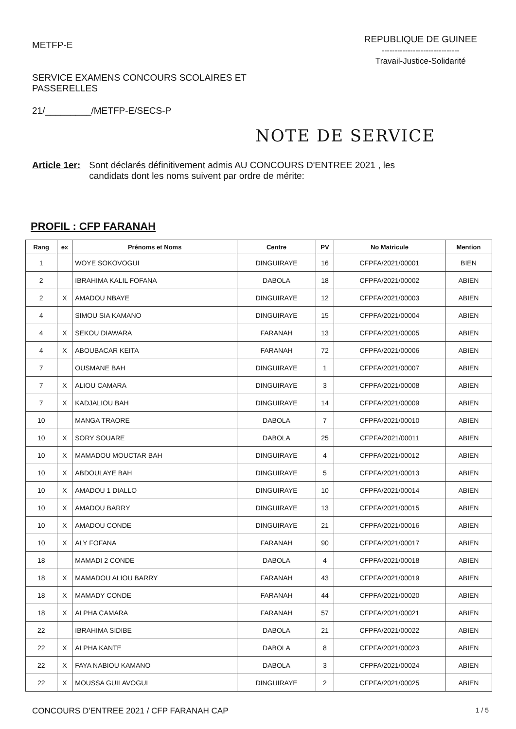METFP-E
SERVICE EXAMENS CONCOURS SCOLAIRES ET
PASSERELLES
21/_________/METFP-E/SECS-P
REPUBLIQUE DE GUINEE
------------------------------
Travail-Justice-Solidarité
NOTE DE SERVICE
Article 1er: Sont déclarés définitivement admis AU CONCOURS D'ENTREE 2021 , les
candidats dont les noms suivent par ordre de mérite:
PROFIL : CFP FARANAH
| Rang | ex | Prénoms et Noms | Centre | PV | No Matricule | Mention |
| --- | --- | --- | --- | --- | --- | --- |
| 1 | | WOYE SOKOVOGUI | DINGUIRAYE | 16 | CFPFA/2021/00001 | BIEN |
| 2 | | IBRAHIMA KALIL FOFANA | DABOLA | 18 | CFPFA/2021/00002 | ABIEN |
| 2 | X | AMADOU NBAYE | DINGUIRAYE | 12 | CFPFA/2021/00003 | ABIEN |
| 4 | | SIMOU SIA KAMANO | DINGUIRAYE | 15 | CFPFA/2021/00004 | ABIEN |
| 4 | X | SEKOU DIAWARA | FARANAH | 13 | CFPFA/2021/00005 | ABIEN |
| 4 | X | ABOUBACAR KEITA | FARANAH | 72 | CFPFA/2021/00006 | ABIEN |
| 7 | | OUSMANE BAH | DINGUIRAYE | 1 | CFPFA/2021/00007 | ABIEN |
| 7 | X | ALIOU CAMARA | DINGUIRAYE | 3 | CFPFA/2021/00008 | ABIEN |
| 7 | X | KADJALIOU BAH | DINGUIRAYE | 14 | CFPFA/2021/00009 | ABIEN |
| 10 | | MANGA TRAORE | DABOLA | 7 | CFPFA/2021/00010 | ABIEN |
| 10 | X | SORY SOUARE | DABOLA | 25 | CFPFA/2021/00011 | ABIEN |
| 10 | X | MAMADOU MOUCTAR BAH | DINGUIRAYE | 4 | CFPFA/2021/00012 | ABIEN |
| 10 | X | ABDOULAYE BAH | DINGUIRAYE | 5 | CFPFA/2021/00013 | ABIEN |
| 10 | X | AMADOU 1 DIALLO | DINGUIRAYE | 10 | CFPFA/2021/00014 | ABIEN |
| 10 | X | AMADOU BARRY | DINGUIRAYE | 13 | CFPFA/2021/00015 | ABIEN |
| 10 | X | AMADOU CONDE | DINGUIRAYE | 21 | CFPFA/2021/00016 | ABIEN |
| 10 | X | ALY FOFANA | FARANAH | 90 | CFPFA/2021/00017 | ABIEN |
| 18 | | MAMADI 2 CONDE | DABOLA | 4 | CFPFA/2021/00018 | ABIEN |
| 18 | X | MAMADOU ALIOU BARRY | FARANAH | 43 | CFPFA/2021/00019 | ABIEN |
| 18 | X | MAMADY CONDE | FARANAH | 44 | CFPFA/2021/00020 | ABIEN |
| 18 | X | ALPHA CAMARA | FARANAH | 57 | CFPFA/2021/00021 | ABIEN |
| 22 | | IBRAHIMA SIDIBE | DABOLA | 21 | CFPFA/2021/00022 | ABIEN |
| 22 | X | ALPHA KANTE | DABOLA | 8 | CFPFA/2021/00023 | ABIEN |
| 22 | X | FAYA NABIOU KAMANO | DABOLA | 3 | CFPFA/2021/00024 | ABIEN |
| 22 | X | MOUSSA GUILAVOGUI | DINGUIRAYE | 2 | CFPFA/2021/00025 | ABIEN |
CONCOURS D'ENTREE 2021 / CFP FARANAH CAP 1 / 5